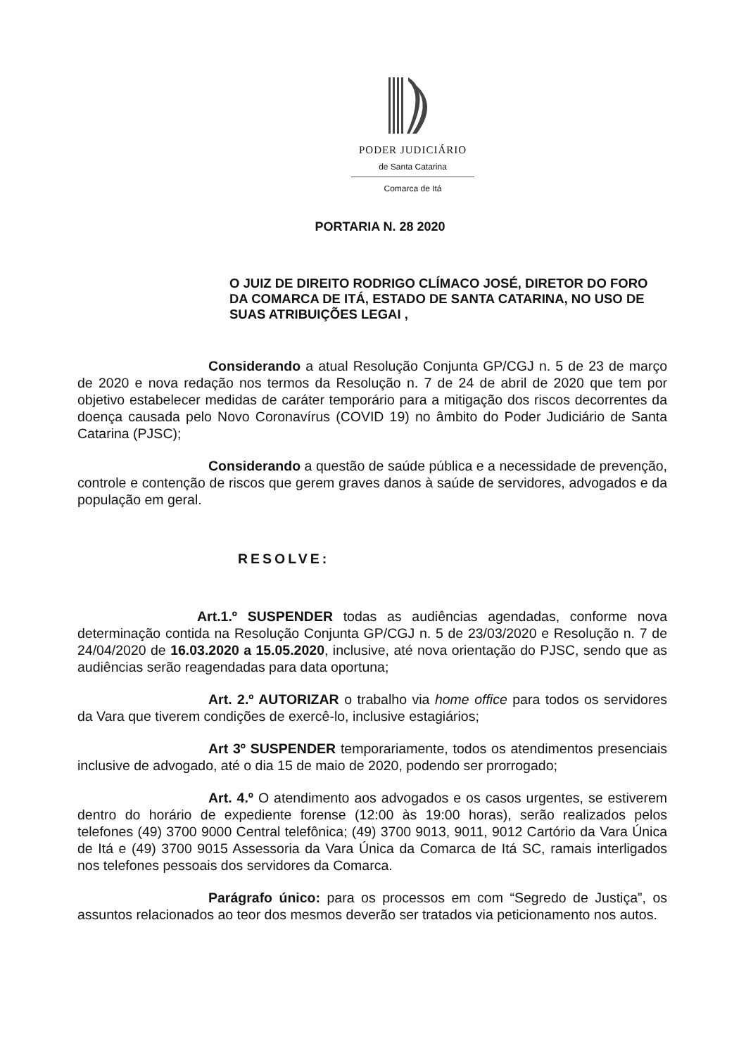PODER JUDICIÁRIO
de Santa Catarina
Comarca de Itá
PORTARIA N. 28 2020
O JUIZ DE DIREITO RODRIGO CLÍMACO JOSÉ, DIRETOR DO FORO DA COMARCA DE ITÁ, ESTADO DE SANTA CATARINA, NO USO DE SUAS ATRIBUIÇÕES LEGAI ,
Considerando a atual Resolução Conjunta GP/CGJ n. 5 de 23 de março de 2020 e nova redação nos termos da Resolução n. 7 de 24 de abril de 2020 que tem por objetivo estabelecer medidas de caráter temporário para a mitigação dos riscos decorrentes da doença causada pelo Novo Coronavírus (COVID 19) no âmbito do Poder Judiciário de Santa Catarina (PJSC);
Considerando a questão de saúde pública e a necessidade de prevenção, controle e contenção de riscos que gerem graves danos à saúde de servidores, advogados e da população em geral.
RESOLVE:
Art.1.º SUSPENDER todas as audiências agendadas, conforme nova determinação contida na Resolução Conjunta GP/CGJ n. 5 de 23/03/2020 e Resolução n. 7 de 24/04/2020 de 16.03.2020 a 15.05.2020, inclusive, até nova orientação do PJSC, sendo que as audiências serão reagendadas para data oportuna;
Art. 2.º AUTORIZAR o trabalho via home office para todos os servidores da Vara que tiverem condições de exercê-lo, inclusive estagiários;
Art 3º SUSPENDER temporariamente, todos os atendimentos presenciais inclusive de advogado, até o dia 15 de maio de 2020, podendo ser prorrogado;
Art. 4.º O atendimento aos advogados e os casos urgentes, se estiverem dentro do horário de expediente forense (12:00 às 19:00 horas), serão realizados pelos telefones (49) 3700 9000 Central telefônica; (49) 3700 9013, 9011, 9012 Cartório da Vara Única de Itá e (49) 3700 9015 Assessoria da Vara Única da Comarca de Itá SC, ramais interligados nos telefones pessoais dos servidores da Comarca.
Parágrafo único: para os processos em com “Segredo de Justiça”, os assuntos relacionados ao teor dos mesmos deverão ser tratados via peticionamento nos autos.